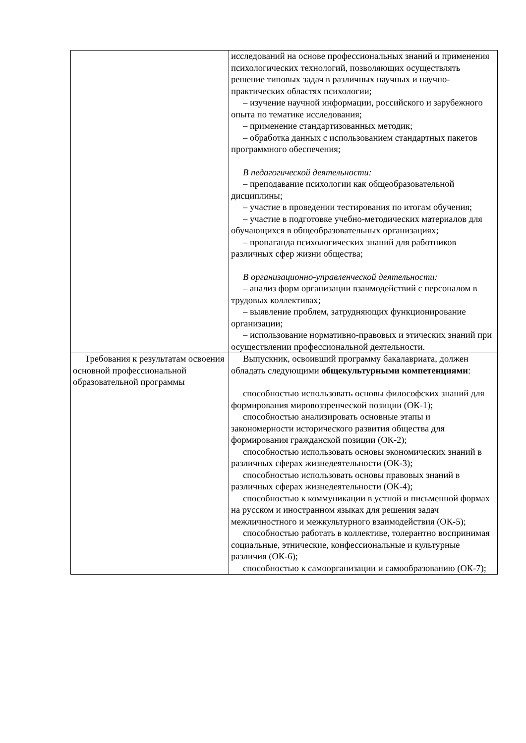| | исследований на основе профессиональных знаний и применения психологических технологий, позволяющих осуществлять решение типовых задач в различных научных и научно-практических областях психологии; – изучение научной информации, российского и зарубежного опыта по тематике исследования; – применение стандартизованных методик; – обработка данных с использованием стандартных пакетов программного обеспечения; В педагогической деятельности: – преподавание психологии как общеобразовательной дисциплины; – участие в проведении тестирования по итогам обучения; – участие в подготовке учебно-методических материалов для обучающихся в общеобразовательных организациях; – пропаганда психологических знаний для работников различных сфер жизни общества; В организационно-управленческой деятельности: – анализ форм организации взаимодействий с персоналом в трудовых коллективах; – выявление проблем, затрудняющих функционирование организации; – использование нормативно-правовых и этических знаний при осуществлении профессиональной деятельности. |
| Требования к результатам освоения основной профессиональной образовательной программы | Выпускник, освоивший программу бакалавриата, должен обладать следующими общекультурными компетенциями : способностью использовать основы философских знаний для формирования мировоззренческой позиции (ОК-1); способностью анализировать основные этапы и закономерности исторического развития общества для формирования гражданской позиции (ОК-2); способностью использовать основы экономических знаний в различных сферах жизнедеятельности (ОК-3); способностью использовать основы правовых знаний в различных сферах жизнедеятельности (ОК-4); способностью к коммуникации в устной и письменной формах на русском и иностранном языках для решения задач межличностного и межкультурного взаимодействия (ОК-5); способностью работать в коллективе, толерантно воспринимая социальные, этнические, конфессиональные и культурные различия (ОК-6); способностью к самоорганизации и самообразованию (ОК-7); |